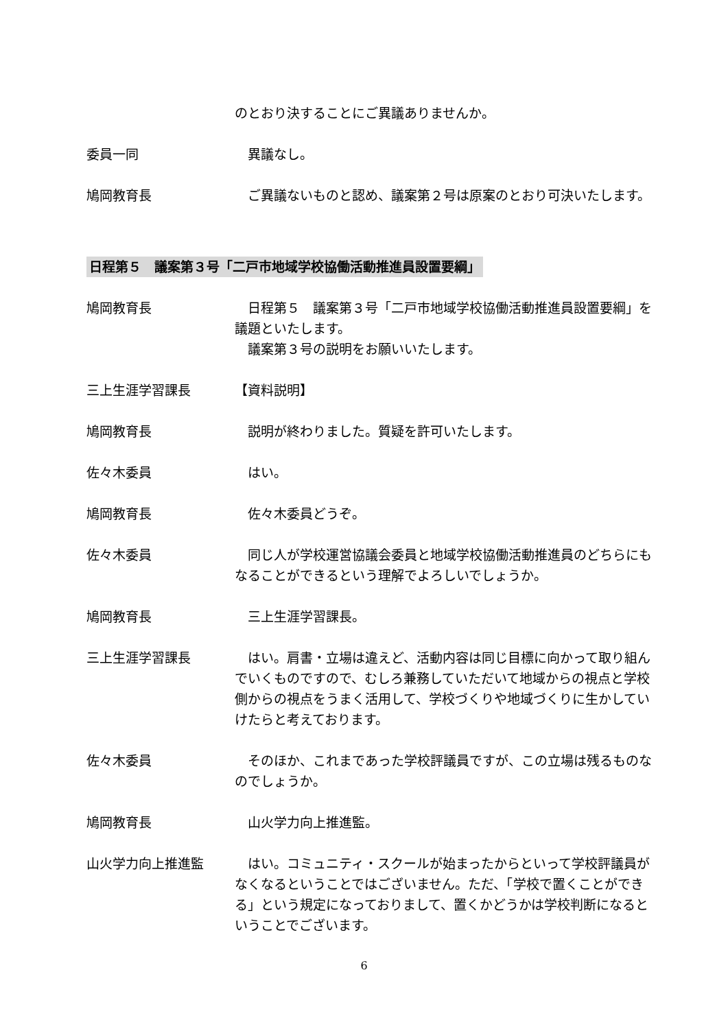のとおり決することにご異議ありませんか。
委員一同 　異議なし。
鳩岡教育長 　ご異議ないものと認め、議案第２号は原案のとおり可決いたします。
日程第５　議案第３号「二戸市地域学校協働活動推進員設置要綱」
鳩岡教育長 　日程第５　議案第３号「二戸市地域学校協働活動推進員設置要綱」を議題といたします。
　議案第３号の説明をお願いいたします。
三上生涯学習課長 【資料説明】
鳩岡教育長 　説明が終わりました。質疑を許可いたします。
佐々木委員 　はい。
鳩岡教育長 　佐々木委員どうぞ。
佐々木委員 　同じ人が学校運営協議会委員と地域学校協働活動推進員のどちらにもなることができるという理解でよろしいでしょうか。
鳩岡教育長 　三上生涯学習課長。
三上生涯学習課長 　はい。肩書・立場は違えど、活動内容は同じ目標に向かって取り組んでいくものですので、むしろ兼務していただいて地域からの視点と学校側からの視点をうまく活用して、学校づくりや地域づくりに生かしていけたらと考えております。
佐々木委員 　そのほか、これまであった学校評議員ですが、この立場は残るものなのでしょうか。
鳩岡教育長 　山火学力向上推進監。
山火学力向上推進監 　はい。コミュニティ・スクールが始まったからといって学校評議員がなくなるということではございません。ただ、「学校で置くことができる」という規定になっておりまして、置くかどうかは学校判断になるということでございます。
6